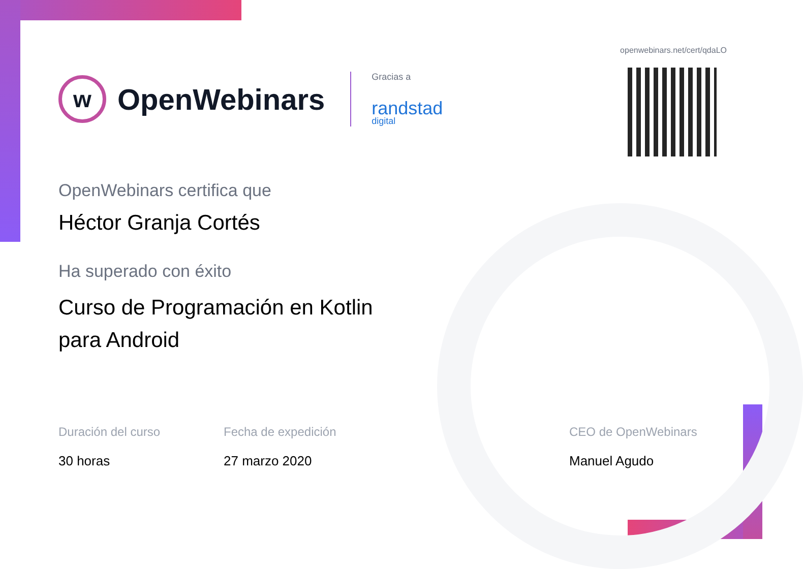openwebinars.net/cert/qdaLO
w OpenWebinars
Gracias a
randstad
digital
OpenWebinars certifica que
Héctor Granja Cortés
Ha superado con éxito
Curso de Programación en Kotlin
para Android
Duración del curso
30 horas
Fecha de expedición
27 marzo 2020
CEO de OpenWebinars
Manuel Agudo